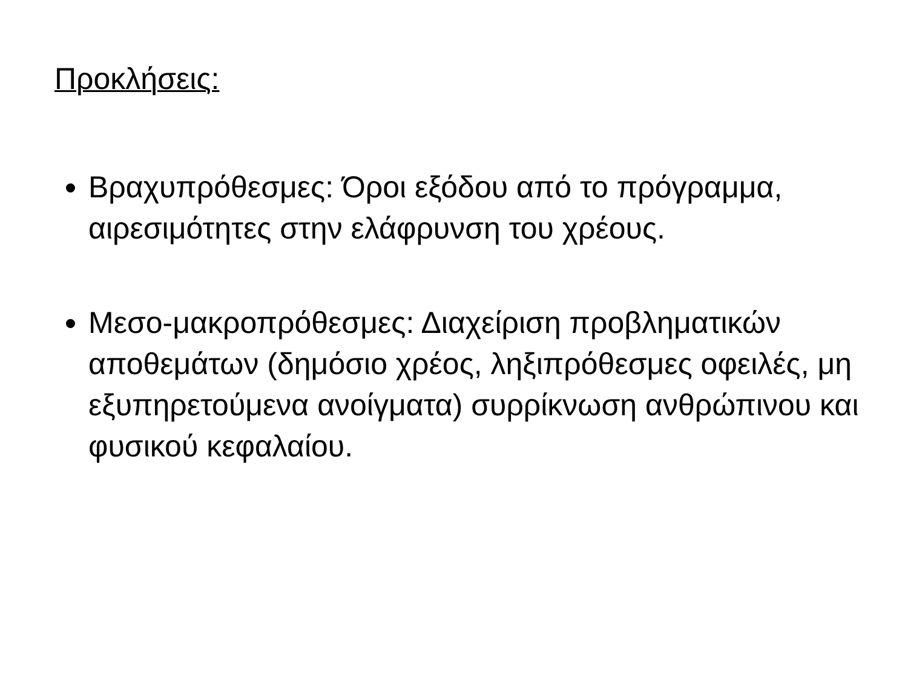Προκλήσεις:
Βραχυπρόθεσμες: Όροι εξόδου από το πρόγραμμα, αιρεσιμότητες στην ελάφρυνση του χρέους.
Μεσο-μακροπρόθεσμες: Διαχείριση προβληματικών αποθεμάτων (δημόσιο χρέος, ληξιπρόθεσμες οφειλές, μη εξυπηρετούμενα ανοίγματα) συρρίκνωση ανθρώπινου και φυσικού κεφαλαίου.